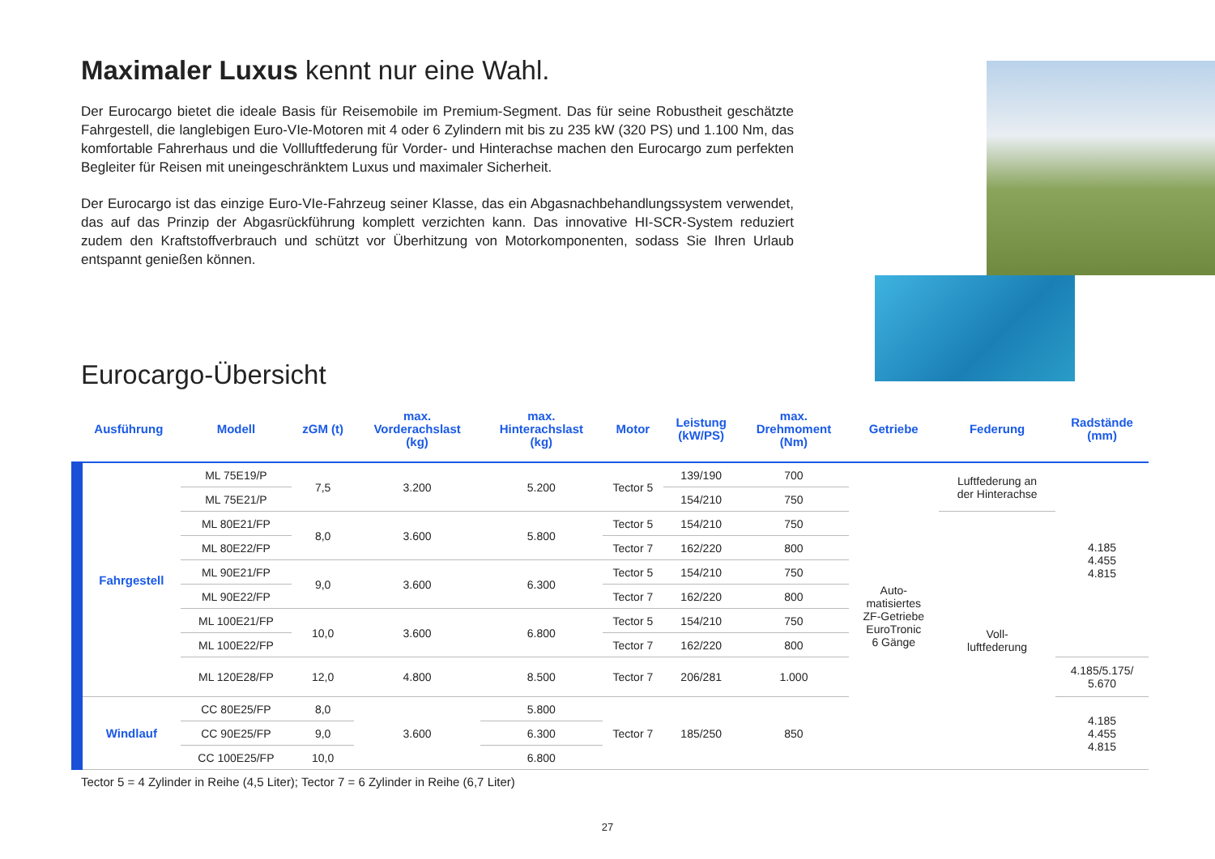Maximaler Luxus kennt nur eine Wahl.
Der Eurocargo bietet die ideale Basis für Reisemobile im Premium-Segment. Das für seine Robustheit geschätzte Fahrgestell, die langlebigen Euro-VIe-Motoren mit 4 oder 6 Zylindern mit bis zu 235 kW (320 PS) und 1.100 Nm, das komfortable Fahrerhaus und die Vollluftfederung für Vorder- und Hinterachse machen den Eurocargo zum perfekten Begleiter für Reisen mit uneingeschränktem Luxus und maximaler Sicherheit.
Der Eurocargo ist das einzige Euro-VIe-Fahrzeug seiner Klasse, das ein Abgasnachbehandlungssystem verwendet, das auf das Prinzip der Abgasrückführung komplett verzichten kann. Das innovative HI-SCR-System reduziert zudem den Kraftstoffverbrauch und schützt vor Überhitzung von Motorkomponenten, sodass Sie Ihren Urlaub entspannt genießen können.
Eurocargo-Übersicht
| Ausführung | Modell | zGM (t) | max. Vorderachslast (kg) | max. Hinterachslast (kg) | Motor | Leistung (kW/PS) | max. Drehmoment (Nm) | Getriebe | Federung | Radstände (mm) |
| --- | --- | --- | --- | --- | --- | --- | --- | --- | --- | --- |
| Fahrgestell | ML 75E19/P | 7,5 | 3.200 | 5.200 | Tector 5 | 139/190 | 700 | Auto- matisiertes ZF-Getriebe EuroTronic 6 Gänge | Luftfederung an der Hinterachse | 4.185 4.455 4.815 |
| | ML 75E21/P | | | | | 154/210 | 750 | | | |
| | ML 80E21/FP | 8,0 | 3.600 | 5.800 | Tector 5 | 154/210 | 750 | | Voll- luftfederung | |
| | ML 80E22/FP | | | | Tector 7 | 162/220 | 800 | | | |
| | ML 90E21/FP | 9,0 | 3.600 | 6.300 | Tector 5 | 154/210 | 750 | | | |
| | ML 90E22/FP | | | | Tector 7 | 162/220 | 800 | | | |
| | ML 100E21/FP | 10,0 | 3.600 | 6.800 | Tector 5 | 154/210 | 750 | | | |
| | ML 100E22/FP | | | | Tector 7 | 162/220 | 800 | | | |
| | ML 120E28/FP | 12,0 | 4.800 | 8.500 | Tector 7 | 206/281 | 1.000 | | | 4.185/5.175/ 5.670 |
| Windlauf | CC 80E25/FP | 8,0 | 3.600 | 5.800 | Tector 7 | 185/250 | 850 | | | 4.185 4.455 4.815 |
| | CC 90E25/FP | 9,0 | | 6.300 | | | | | | |
| | CC 100E25/FP | 10,0 | | 6.800 | | | | | | |
Tector 5 = 4 Zylinder in Reihe (4,5 Liter); Tector 7 = 6 Zylinder in Reihe (6,7 Liter)
27